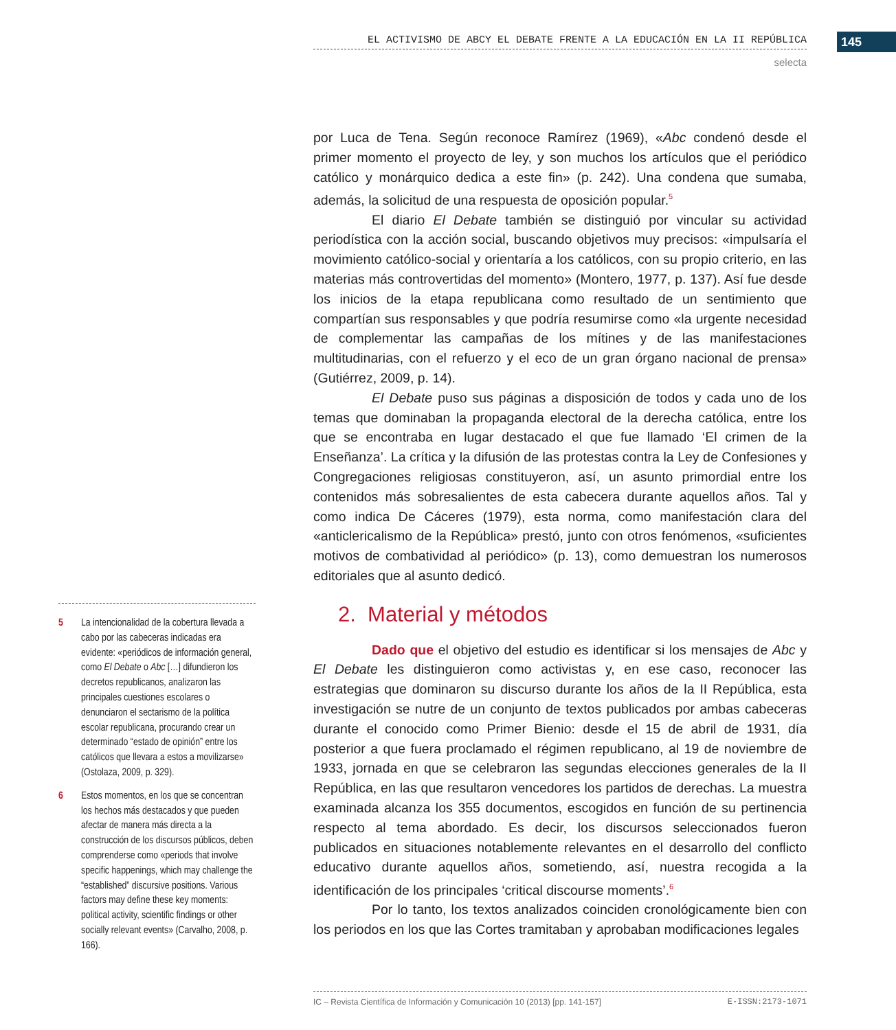EL ACTIVISMO DE ABCY EL DEBATE FRENTE A LA EDUCACIÓN EN LA II REPÚBLICA 145
selecta
por Luca de Tena. Según reconoce Ramírez (1969), «Abc condenó desde el primer momento el proyecto de ley, y son muchos los artículos que el periódico católico y monárquico dedica a este fin» (p. 242). Una condena que sumaba, además, la solicitud de una respuesta de oposición popular.<sup>5</sup>
El diario El Debate también se distinguió por vincular su actividad periodística con la acción social, buscando objetivos muy precisos: «impulsaría el movimiento católico-social y orientaría a los católicos, con su propio criterio, en las materias más controvertidas del momento» (Montero, 1977, p. 137). Así fue desde los inicios de la etapa republicana como resultado de un sentimiento que compartían sus responsables y que podría resumirse como «la urgente necesidad de complementar las campañas de los mítines y de las manifestaciones multitudinarias, con el refuerzo y el eco de un gran órgano nacional de prensa» (Gutiérrez, 2009, p. 14).
El Debate puso sus páginas a disposición de todos y cada uno de los temas que dominaban la propaganda electoral de la derecha católica, entre los que se encontraba en lugar destacado el que fue llamado ‘El crimen de la Enseñanza’. La crítica y la difusión de las protestas contra la Ley de Confesiones y Congregaciones religiosas constituyeron, así, un asunto primordial entre los contenidos más sobresalientes de esta cabecera durante aquellos años. Tal y como indica De Cáceres (1979), esta norma, como manifestación clara del «anticlericalismo de la República» prestó, junto con otros fenómenos, «suficientes motivos de combatividad al periódico» (p. 13), como demuestran los numerosos editoriales que al asunto dedicó.
2. Material y métodos
Dado que el objetivo del estudio es identificar si los mensajes de Abc y El Debate les distinguieron como activistas y, en ese caso, reconocer las estrategias que dominaron su discurso durante los años de la II República, esta investigación se nutre de un conjunto de textos publicados por ambas cabeceras durante el conocido como Primer Bienio: desde el 15 de abril de 1931, día posterior a que fuera proclamado el régimen republicano, al 19 de noviembre de 1933, jornada en que se celebraron las segundas elecciones generales de la II República, en las que resultaron vencedores los partidos de derechas. La muestra examinada alcanza los 355 documentos, escogidos en función de su pertinencia respecto al tema abordado. Es decir, los discursos seleccionados fueron publicados en situaciones notablemente relevantes en el desarrollo del conflicto educativo durante aquellos años, sometiendo, así, nuestra recogida a la identificación de los principales ‘critical discourse moments’.<sup>6</sup>
Por lo tanto, los textos analizados coinciden cronológicamente bien con los periodos en los que las Cortes tramitaban y aprobaban modificaciones legales
5 La intencionalidad de la cobertura llevada a cabo por las cabeceras indicadas era evidente: «periódicos de información general, como El Debate o Abc […] difundieron los decretos republicanos, analizaron las principales cuestiones escolares o denunciaron el sectarismo de la política escolar republicana, procurando crear un determinado “estado de opinión” entre los católicos que llevara a estos a movilizarse» (Ostolaza, 2009, p. 329).
6 Estos momentos, en los que se concentran los hechos más destacados y que pueden afectar de manera más directa a la construcción de los discursos públicos, deben comprenderse como «periods that involve specific happenings, which may challenge the “established” discursive positions. Various factors may define these key moments: political activity, scientific findings or other socially relevant events» (Carvalho, 2008, p. 166).
IC – Revista Científica de Información y Comunicación 10 (2013) [pp. 141-157] E-ISSN:2173-1071